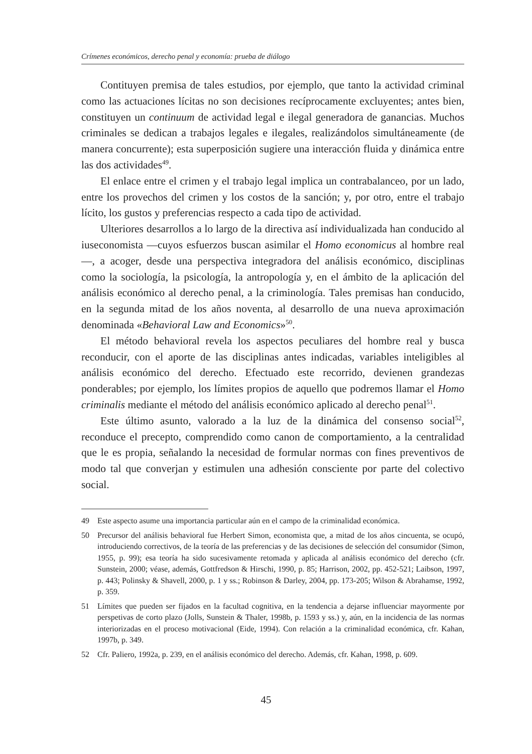Crímenes económicos, derecho penal y economía: prueba de diálogo
Contituyen premisa de tales estudios, por ejemplo, que tanto la actividad criminal como las actuaciones lícitas no son decisiones recíprocamente excluyentes; antes bien, constituyen un continuum de actividad legal e ilegal generadora de ganancias. Muchos criminales se dedican a trabajos legales e ilegales, realizándolos simultáneamente (de manera concurrente); esta superposición sugiere una interacción fluida y dinámica entre las dos actividades<sup>49</sup>.
El enlace entre el crimen y el trabajo legal implica un contrabalanceo, por un lado, entre los provechos del crimen y los costos de la sanción; y, por otro, entre el trabajo lícito, los gustos y preferencias respecto a cada tipo de actividad.
Ulteriores desarrollos a lo largo de la directiva así individualizada han conducido al iuseconomista —cuyos esfuerzos buscan asimilar el Homo economicus al hombre real—, a acoger, desde una perspectiva integradora del análisis económico, disciplinas como la sociología, la psicología, la antropología y, en el ámbito de la aplicación del análisis económico al derecho penal, a la criminología. Tales premisas han conducido, en la segunda mitad de los años noventa, al desarrollo de una nueva aproximación denominada «Behavioral Law and Economics»<sup>50</sup>.
El método behavioral revela los aspectos peculiares del hombre real y busca reconducir, con el aporte de las disciplinas antes indicadas, variables inteligibles al análisis económico del derecho. Efectuado este recorrido, devienen grandezas ponderables; por ejemplo, los límites propios de aquello que podremos llamar el Homo criminalis mediante el método del análisis económico aplicado al derecho penal<sup>51</sup>.
Este último asunto, valorado a la luz de la dinámica del consenso social<sup>52</sup>, reconduce el precepto, comprendido como canon de comportamiento, a la centralidad que le es propia, señalando la necesidad de formular normas con fines preventivos de modo tal que converjan y estimulen una adhesión consciente por parte del colectivo social.
49 Este aspecto asume una importancia particular aún en el campo de la criminalidad económica.
50 Precursor del análisis behavioral fue Herbert Simon, economista que, a mitad de los años cincuenta, se ocupó, introduciendo correctivos, de la teoría de las preferencias y de las decisiones de selección del consumidor (Simon, 1955, p. 99); esa teoría ha sido sucesivamente retomada y aplicada al análisis económico del derecho (cfr. Sunstein, 2000; véase, además, Gottfredson & Hirschi, 1990, p. 85; Harrison, 2002, pp. 452-521; Laibson, 1997, p. 443; Polinsky & Shavell, 2000, p. 1 y ss.; Robinson & Darley, 2004, pp. 173-205; Wilson & Abrahamse, 1992, p. 359.
51 Límites que pueden ser fijados en la facultad cognitiva, en la tendencia a dejarse influenciar mayormente por perspetivas de corto plazo (Jolls, Sunstein & Thaler, 1998b, p. 1593 y ss.) y, aún, en la incidencia de las normas interiorizadas en el proceso motivacional (Eide, 1994). Con relación a la criminalidad económica, cfr. Kahan, 1997b, p. 349.
52 Cfr. Paliero, 1992a, p. 239, en el análisis económico del derecho. Además, cfr. Kahan, 1998, p. 609.
45